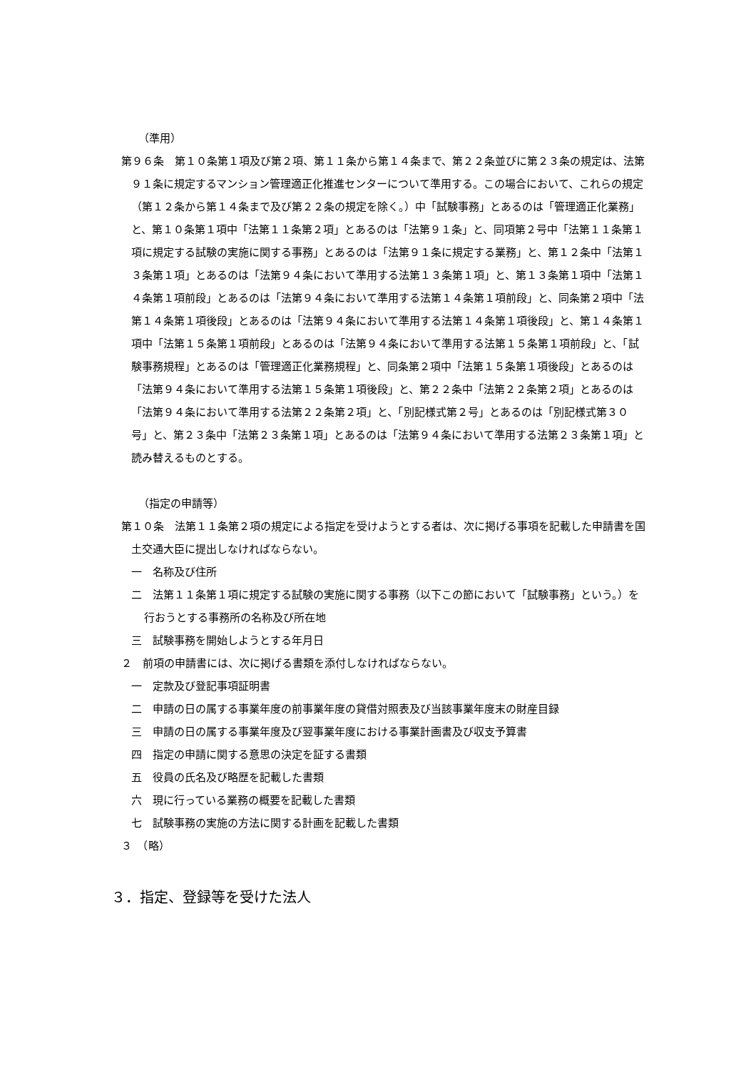（準用）
第９６条　第１０条第１項及び第２項、第１１条から第１４条まで、第２２条並びに第２３条の規定は、法第９１条に規定するマンション管理適正化推進センターについて準用する。この場合において、これらの規定（第１２条から第１４条まで及び第２２条の規定を除く。）中「試験事務」とあるのは「管理適正化業務」と、第１０条第１項中「法第１１条第２項」とあるのは「法第９１条」と、同項第２号中「法第１１条第１項に規定する試験の実施に関する事務」とあるのは「法第９１条に規定する業務」と、第１２条中「法第１３条第１項」とあるのは「法第９４条において準用する法第１３条第１項」と、第１３条第１項中「法第１４条第１項前段」とあるのは「法第９４条において準用する法第１４条第１項前段」と、同条第２項中「法第１４条第１項後段」とあるのは「法第９４条において準用する法第１４条第１項後段」と、第１４条第１項中「法第１５条第１項前段」とあるのは「法第９４条において準用する法第１５条第１項前段」と、「試験事務規程」とあるのは「管理適正化業務規程」と、同条第２項中「法第１５条第１項後段」とあるのは「法第９４条において準用する法第１５条第１項後段」と、第２２条中「法第２２条第２項」とあるのは「法第９４条において準用する法第２２条第２項」と、「別記様式第２号」とあるのは「別記様式第３０号」と、第２３条中「法第２３条第１項」とあるのは「法第９４条において準用する法第２３条第１項」と読み替えるものとする。
（指定の申請等）
第１０条　法第１１条第２項の規定による指定を受けようとする者は、次に掲げる事項を記載した申請書を国土交通大臣に提出しなければならない。
一　名称及び住所
二　法第１１条第１項に規定する試験の実施に関する事務（以下この節において「試験事務」という。）を行おうとする事務所の名称及び所在地
三　試験事務を開始しようとする年月日
２　前項の申請書には、次に掲げる書類を添付しなければならない。
一　定款及び登記事項証明書
二　申請の日の属する事業年度の前事業年度の貸借対照表及び当該事業年度末の財産目録
三　申請の日の属する事業年度及び翌事業年度における事業計画書及び収支予算書
四　指定の申請に関する意思の決定を証する書類
五　役員の氏名及び略歴を記載した書類
六　現に行っている業務の概要を記載した書類
七　試験事務の実施の方法に関する計画を記載した書類
３　（略）
３．指定、登録等を受けた法人